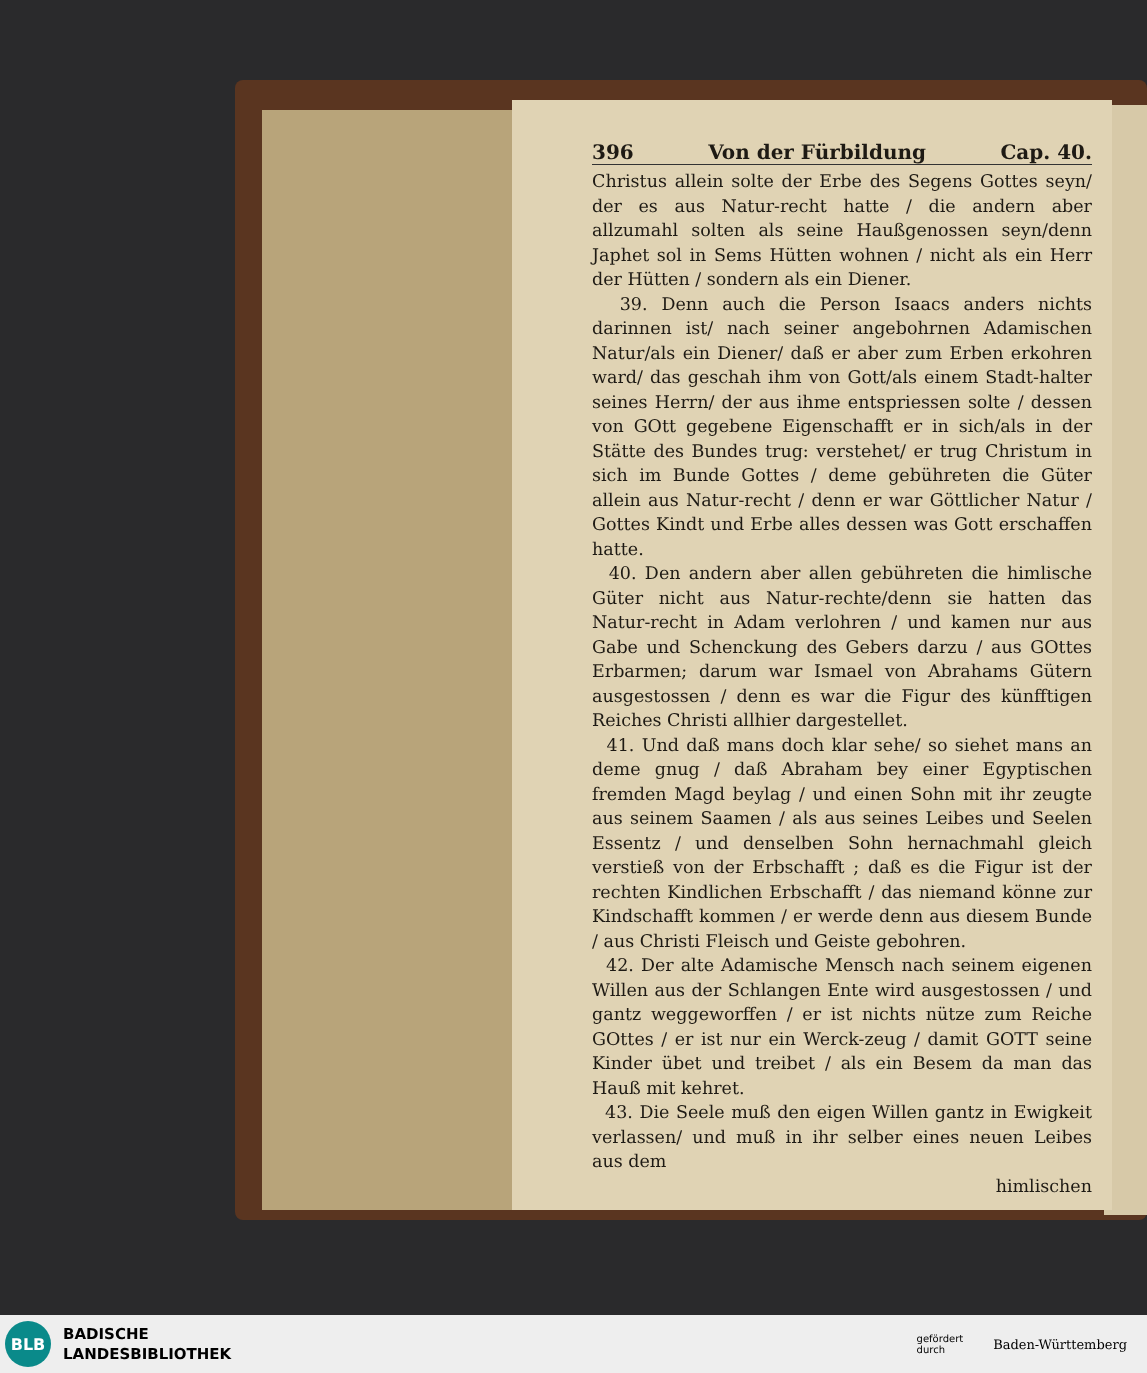396 Von der Fürbildung Cap. 40.
Christus allein solte der Erbe des Segens Gottes seyn/ der es aus Natur-recht hatte / die andern aber allzumahl solten als seine Haußgenossen seyn/denn Japhet sol in Sems Hütten wohnen / nicht als ein Herr der Hütten / sondern als ein Diener.
39. Denn auch die Person Isaacs anders nichts darinnen ist/ nach seiner angebohrnen Adamischen Natur/als ein Diener/ daß er aber zum Erben erkohren ward/ das geschah ihm von Gott/als einem Stadt-halter seines Herrn/ der aus ihme entspriessen solte / dessen von GOtt gegebene Eigenschafft er in sich/als in der Stätte des Bundes trug: verstehet/ er trug Christum in sich im Bunde Gottes / deme gebühreten die Güter allein aus Natur-recht / denn er war Göttlicher Natur / Gottes Kindt und Erbe alles dessen was Gott erschaffen hatte.
40. Den andern aber allen gebühreten die himlische Güter nicht aus Natur-rechte/denn sie hatten das Natur-recht in Adam verlohren / und kamen nur aus Gabe und Schenckung des Gebers darzu / aus GOttes Erbarmen; darum war Ismael von Abrahams Gütern ausgestossen / denn es war die Figur des künfftigen Reiches Christi allhier dargestellet.
41. Und daß mans doch klar sehe/ so siehet mans an deme gnug / daß Abraham bey einer Egyptischen fremden Magd beylag / und einen Sohn mit ihr zeugte aus seinem Saamen / als aus seines Leibes und Seelen Essentz / und denselben Sohn hernachmahl gleich verstieß von der Erbschafft ; daß es die Figur ist der rechten Kindlichen Erbschafft / das niemand könne zur Kindschafft kommen / er werde denn aus diesem Bunde / aus Christi Fleisch und Geiste gebohren.
42. Der alte Adamische Mensch nach seinem eigenen Willen aus der Schlangen Ente wird ausgestossen / und gantz weggeworffen / er ist nichts nütze zum Reiche GOttes / er ist nur ein Werck-zeug / damit GOTT seine Kinder übet und treibet / als ein Besem da man das Hauß mit kehret.
43. Die Seele muß den eigen Willen gantz in Ewigkeit verlassen/ und muß in ihr selber eines neuen Leibes aus dem
himlischen
BLB
BADISCHE
LANDESBIBLIOTHEK
gefördert
durch Baden-Württemberg